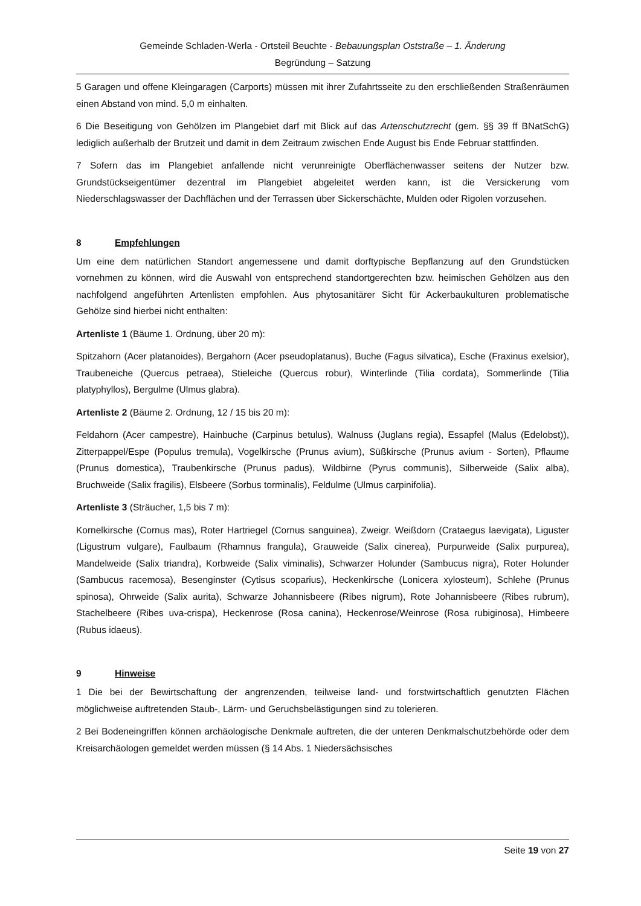Gemeinde Schladen-Werla - Ortsteil Beuchte - Bebauungsplan Oststraße – 1. Änderung
Begründung – Satzung
5 Garagen und offene Kleingaragen (Carports) müssen mit ihrer Zufahrtsseite zu den erschließenden Straßenräumen einen Abstand von mind. 5,0 m einhalten.
6 Die Beseitigung von Gehölzen im Plangebiet darf mit Blick auf das Artenschutzrecht (gem. §§ 39 ff BNatSchG) lediglich außerhalb der Brutzeit und damit in dem Zeitraum zwischen Ende August bis Ende Februar stattfinden.
7 Sofern das im Plangebiet anfallende nicht verunreinigte Oberflächenwasser seitens der Nutzer bzw. Grundstückseigentümer dezentral im Plangebiet abgeleitet werden kann, ist die Versickerung vom Niederschlagswasser der Dachflächen und der Terrassen über Sickerschächte, Mulden oder Rigolen vorzusehen.
8 Empfehlungen
Um eine dem natürlichen Standort angemessene und damit dorftypische Bepflanzung auf den Grundstücken vornehmen zu können, wird die Auswahl von entsprechend standortgerechten bzw. heimischen Gehölzen aus den nachfolgend angeführten Artenlisten empfohlen. Aus phytosanitärer Sicht für Ackerbaukulturen problematische Gehölze sind hierbei nicht enthalten:
Artenliste 1 (Bäume 1. Ordnung, über 20 m):
Spitzahorn (Acer platanoides), Bergahorn (Acer pseudoplatanus), Buche (Fagus silvatica), Esche (Fraxinus exelsior), Traubeneiche (Quercus petraea), Stieleiche (Quercus robur), Winterlinde (Tilia cordata), Sommerlinde (Tilia platyphyllos), Bergulme (Ulmus glabra).
Artenliste 2 (Bäume 2. Ordnung, 12 / 15 bis 20 m):
Feldahorn (Acer campestre), Hainbuche (Carpinus betulus), Walnuss (Juglans regia), Essapfel (Malus (Edelobst)), Zitterpappel/Espe (Populus tremula), Vogelkirsche (Prunus avium), Süßkirsche (Prunus avium - Sorten), Pflaume (Prunus domestica), Traubenkirsche (Prunus padus), Wildbirne (Pyrus communis), Silberweide (Salix alba), Bruchweide (Salix fragilis), Elsbeere (Sorbus torminalis), Feldulme (Ulmus carpinifolia).
Artenliste 3 (Sträucher, 1,5 bis 7 m):
Kornelkirsche (Cornus mas), Roter Hartriegel (Cornus sanguinea), Zweigr. Weißdorn (Crataegus laevigata), Liguster (Ligustrum vulgare), Faulbaum (Rhamnus frangula), Grauweide (Salix cinerea), Purpurweide (Salix purpurea), Mandelweide (Salix triandra), Korbweide (Salix viminalis), Schwarzer Holunder (Sambucus nigra), Roter Holunder (Sambucus racemosa), Besenginster (Cytisus scoparius), Heckenkirsche (Lonicera xylosteum), Schlehe (Prunus spinosa), Ohrweide (Salix aurita), Schwarze Johannisbeere (Ribes nigrum), Rote Johannisbeere (Ribes rubrum), Stachelbeere (Ribes uva-crispa), Heckenrose (Rosa canina), Heckenrose/Weinrose (Rosa rubiginosa), Himbeere (Rubus idaeus).
9 Hinweise
1 Die bei der Bewirtschaftung der angrenzenden, teilweise land- und forstwirtschaftlich genutzten Flächen möglichweise auftretenden Staub-, Lärm- und Geruchsbelästigungen sind zu tolerieren.
2 Bei Bodeneingriffen können archäologische Denkmale auftreten, die der unteren Denkmalschutzbehörde oder dem Kreisarchäologen gemeldet werden müssen (§ 14 Abs. 1 Niedersächsisches
Seite 19 von 27